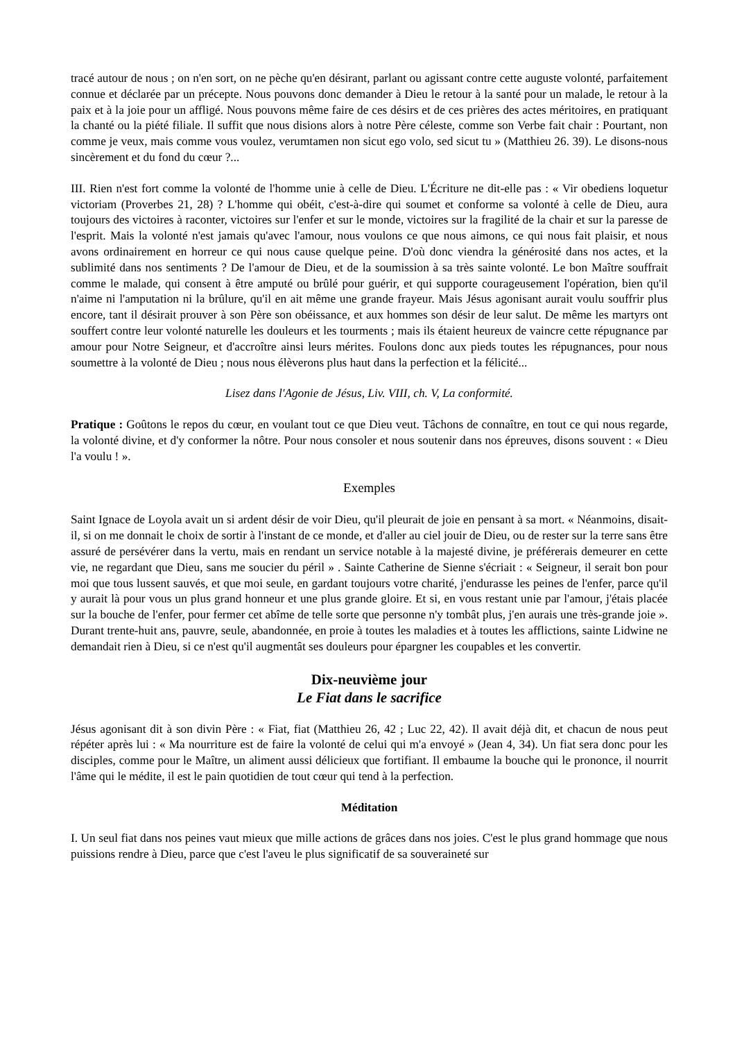tracé autour de nous ; on n'en sort, on ne pèche qu'en désirant, parlant ou agissant contre cette auguste volonté, parfaitement connue et déclarée par un précepte. Nous pouvons donc demander à Dieu le retour à la santé pour un malade, le retour à la paix et à la joie pour un affligé. Nous pouvons même faire de ces désirs et de ces prières des actes méritoires, en pratiquant la chanté ou la piété filiale. Il suffit que nous disions alors à notre Père céleste, comme son Verbe fait chair : Pourtant, non comme je veux, mais comme vous voulez, verumtamen non sicut ego volo, sed sicut tu » (Matthieu 26. 39). Le disons-nous sincèrement et du fond du cœur ?...
III. Rien n'est fort comme la volonté de l'homme unie à celle de Dieu. L'Écriture ne dit-elle pas : « Vir obediens loquetur victoriam (Proverbes 21, 28) ? L'homme qui obéit, c'est-à-dire qui soumet et conforme sa volonté à celle de Dieu, aura toujours des victoires à raconter, victoires sur l'enfer et sur le monde, victoires sur la fragilité de la chair et sur la paresse de l'esprit. Mais la volonté n'est jamais qu'avec l'amour, nous voulons ce que nous aimons, ce qui nous fait plaisir, et nous avons ordinairement en horreur ce qui nous cause quelque peine. D'où donc viendra la générosité dans nos actes, et la sublimité dans nos sentiments ? De l'amour de Dieu, et de la soumission à sa très sainte volonté. Le bon Maître souffrait comme le malade, qui consent à être amputé ou brûlé pour guérir, et qui supporte courageusement l'opération, bien qu'il n'aime ni l'amputation ni la brûlure, qu'il en ait même une grande frayeur. Mais Jésus agonisant aurait voulu souffrir plus encore, tant il désirait prouver à son Père son obéissance, et aux hommes son désir de leur salut. De même les martyrs ont souffert contre leur volonté naturelle les douleurs et les tourments ; mais ils étaient heureux de vaincre cette répugnance par amour pour Notre Seigneur, et d'accroître ainsi leurs mérites. Foulons donc aux pieds toutes les répugnances, pour nous soumettre à la volonté de Dieu ; nous nous élèverons plus haut dans la perfection et la félicité...
Lisez dans l'Agonie de Jésus, Liv. VIII, ch. V, La conformité.
Pratique : Goûtons le repos du cœur, en voulant tout ce que Dieu veut. Tâchons de connaître, en tout ce qui nous regarde, la volonté divine, et d'y conformer la nôtre. Pour nous consoler et nous soutenir dans nos épreuves, disons souvent : « Dieu l'a voulu ! ».
Exemples
Saint Ignace de Loyola avait un si ardent désir de voir Dieu, qu'il pleurait de joie en pensant à sa mort. « Néanmoins, disait-il, si on me donnait le choix de sortir à l'instant de ce monde, et d'aller au ciel jouir de Dieu, ou de rester sur la terre sans être assuré de persévérer dans la vertu, mais en rendant un service notable à la majesté divine, je préférerais demeurer en cette vie, ne regardant que Dieu, sans me soucier du péril » . Sainte Catherine de Sienne s'écriait : « Seigneur, il serait bon pour moi que tous lussent sauvés, et que moi seule, en gardant toujours votre charité, j'endurasse les peines de l'enfer, parce qu'il y aurait là pour vous un plus grand honneur et une plus grande gloire. Et si, en vous restant unie par l'amour, j'étais placée sur la bouche de l'enfer, pour fermer cet abîme de telle sorte que personne n'y tombât plus, j'en aurais une très-grande joie ». Durant trente-huit ans, pauvre, seule, abandonnée, en proie à toutes les maladies et à toutes les afflictions, sainte Lidwine ne demandait rien à Dieu, si ce n'est qu'il augmentât ses douleurs pour épargner les coupables et les convertir.
Dix-neuvième jour
Le Fiat dans le sacrifice
Jésus agonisant dit à son divin Père : « Fiat, fiat (Matthieu 26, 42 ; Luc 22, 42). Il avait déjà dit, et chacun de nous peut répéter après lui : « Ma nourriture est de faire la volonté de celui qui m'a envoyé » (Jean 4, 34). Un fiat sera donc pour les disciples, comme pour le Maître, un aliment aussi délicieux que fortifiant. Il embaume la bouche qui le prononce, il nourrit l'âme qui le médite, il est le pain quotidien de tout cœur qui tend à la perfection.
Méditation
I. Un seul fiat dans nos peines vaut mieux que mille actions de grâces dans nos joies. C'est le plus grand hommage que nous puissions rendre à Dieu, parce que c'est l'aveu le plus significatif de sa souveraineté sur